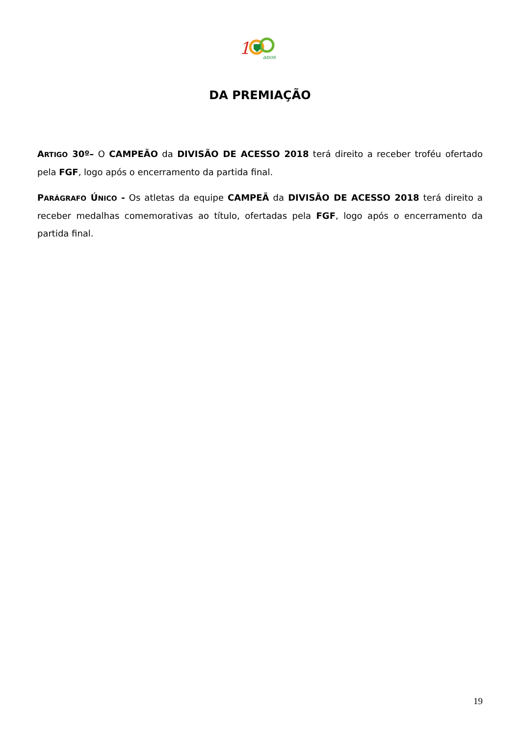1
anos
DA PREMIAÇÃO
ARTIGO 30º– O CAMPEÃO da DIVISÃO DE ACESSO 2018 terá direito a receber troféu ofertado pela FGF, logo após o encerramento da partida final.
PARÁGRAFO ÚNICO - Os atletas da equipe CAMPEÃ da DIVISÃO DE ACESSO 2018 terá direito a receber medalhas comemorativas ao título, ofertadas pela FGF, logo após o encerramento da partida final.
19